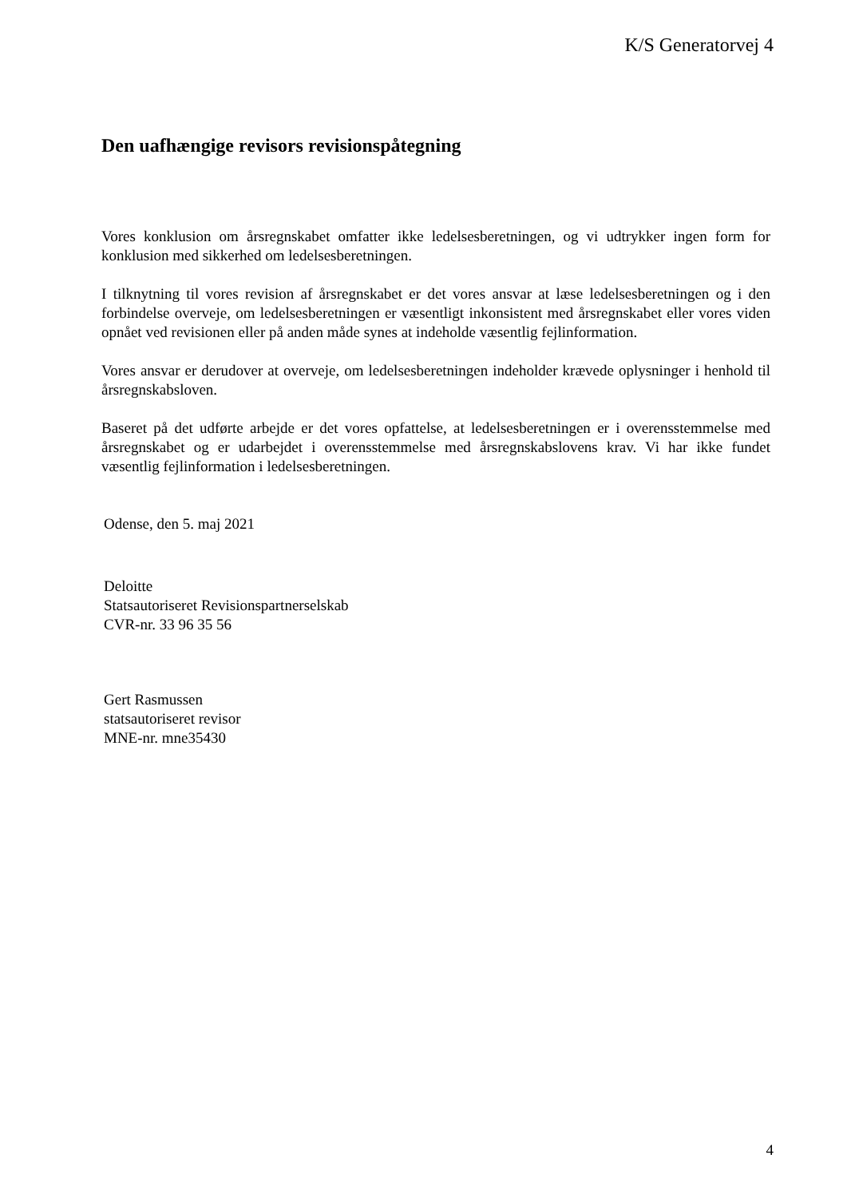K/S Generatorvej 4
Den uafhængige revisors revisionspåtegning
Vores konklusion om årsregnskabet omfatter ikke ledelsesberetningen, og vi udtrykker ingen form for konklusion med sikkerhed om ledelsesberetningen.
I tilknytning til vores revision af årsregnskabet er det vores ansvar at læse ledelsesberetningen og i den forbindelse overveje, om ledelsesberetningen er væsentligt inkonsistent med årsregnskabet eller vores viden opnået ved revisionen eller på anden måde synes at indeholde væsentlig fejlinformation.
Vores ansvar er derudover at overveje, om ledelsesberetningen indeholder krævede oplysninger i henhold til årsregnskabsloven.
Baseret på det udførte arbejde er det vores opfattelse, at ledelsesberetningen er i overensstemmelse med årsregnskabet og er udarbejdet i overensstemmelse med årsregnskabslovens krav. Vi har ikke fundet væsentlig fejlinformation i ledelsesberetningen.
Odense, den 5. maj 2021
Deloitte
Statsautoriseret Revisionspartnerselskab
CVR-nr. 33 96 35 56
Gert Rasmussen
statsautoriseret revisor
MNE-nr. mne35430
4